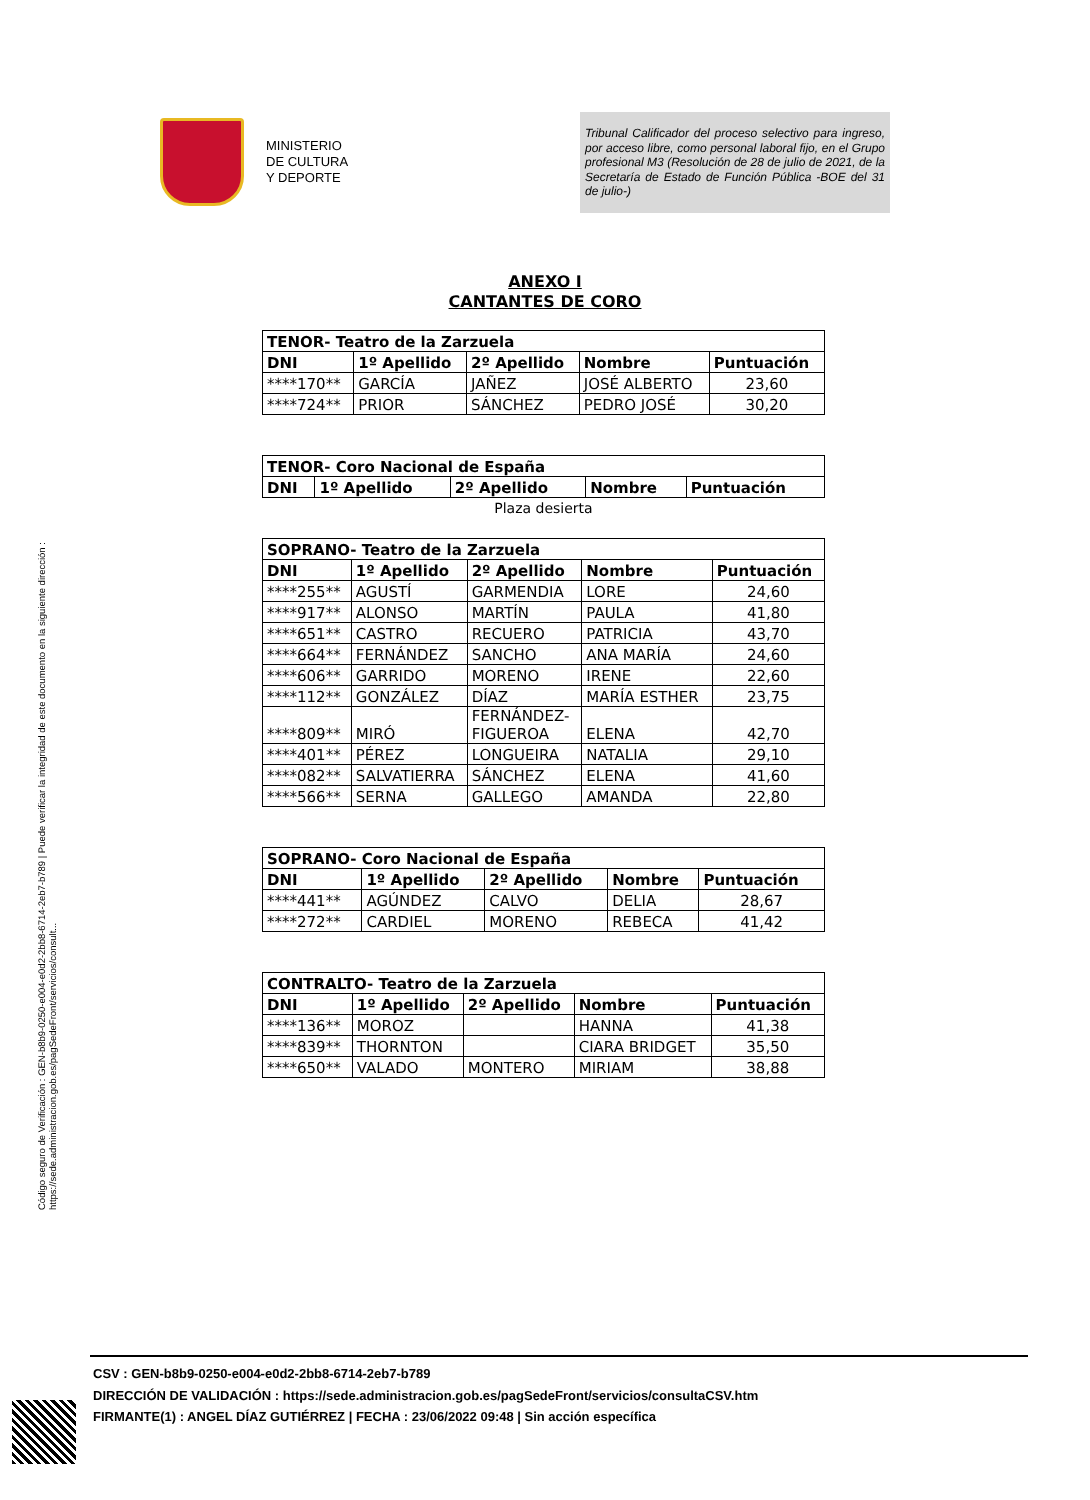MINISTERIO
DE CULTURA
Y DEPORTE
Tribunal Calificador del proceso selectivo para ingreso, por acceso libre, como personal laboral fijo, en el Grupo profesional M3 (Resolución de 28 de julio de 2021, de la Secretaría de Estado de Función Pública -BOE del 31 de julio-)
ANEXO I
CANTANTES DE CORO
| TENOR- Teatro de la Zarzuela | | | | |
| --- | --- | --- | --- | --- |
| DNI | 1º Apellido | 2º Apellido | Nombre | Puntuación |
| ****170** | GARCÍA | JAÑEZ | JOSÉ ALBERTO | 23,60 |
| ****724** | PRIOR | SÁNCHEZ | PEDRO JOSÉ | 30,20 |
| TENOR- Coro Nacional de España | | | | |
| --- | --- | --- | --- | --- |
| DNI | 1º Apellido | 2º Apellido | Nombre | Puntuación |
Plaza desierta
| SOPRANO- Teatro de la Zarzuela | | | | |
| --- | --- | --- | --- | --- |
| DNI | 1º Apellido | 2º Apellido | Nombre | Puntuación |
| ****255** | AGUSTÍ | GARMENDIA | LORE | 24,60 |
| ****917** | ALONSO | MARTÍN | PAULA | 41,80 |
| ****651** | CASTRO | RECUERO | PATRICIA | 43,70 |
| ****664** | FERNÁNDEZ | SANCHO | ANA MARÍA | 24,60 |
| ****606** | GARRIDO | MORENO | IRENE | 22,60 |
| ****112** | GONZÁLEZ | DÍAZ | MARÍA ESTHER | 23,75 |
| ****809** | MIRÓ | FERNÁNDEZ- FIGUEROA | ELENA | 42,70 |
| ****401** | PÉREZ | LONGUEIRA | NATALIA | 29,10 |
| ****082** | SALVATIERRA | SÁNCHEZ | ELENA | 41,60 |
| ****566** | SERNA | GALLEGO | AMANDA | 22,80 |
| SOPRANO- Coro Nacional de España | | | | |
| --- | --- | --- | --- | --- |
| DNI | 1º Apellido | 2º Apellido | Nombre | Puntuación |
| ****441** | AGÚNDEZ | CALVO | DELIA | 28,67 |
| ****272** | CARDIEL | MORENO | REBECA | 41,42 |
| CONTRALTO- Teatro de la Zarzuela | | | | |
| --- | --- | --- | --- | --- |
| DNI | 1º Apellido | 2º Apellido | Nombre | Puntuación |
| ****136** | MOROZ | | HANNA | 41,38 |
| ****839** | THORNTON | | CIARA BRIDGET | 35,50 |
| ****650** | VALADO | MONTERO | MIRIAM | 38,88 |
Código seguro de Verificación : GEN-b8b9-0250-e004-e0d2-2bb8-6714-2eb7-b789 | Puede verificar la integridad de este documento en la siguiente dirección :
https://sede.administracion.gob.es/pagSedeFront/servicios/consult...
CSV : GEN-b8b9-0250-e004-e0d2-2bb8-6714-2eb7-b789
DIRECCIÓN DE VALIDACIÓN : https://sede.administracion.gob.es/pagSedeFront/servicios/consultaCSV.htm
FIRMANTE(1) : ANGEL DÍAZ GUTIÉRREZ | FECHA : 23/06/2022 09:48 | Sin acción específica